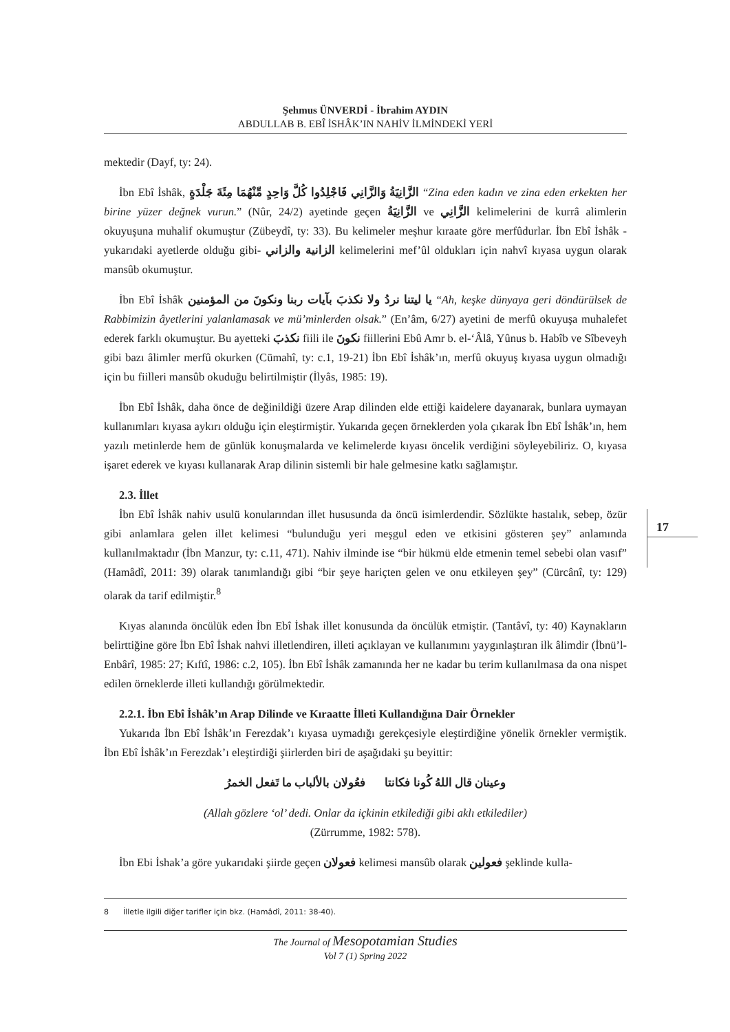Şehmus ÜNVERDİ - İbrahim AYDIN
ABDULLAB B. EBÎ İSHÂK’IN NAHİV İLMİNDEKİ YERİ
mektedir (Dayf, ty: 24).
İbn Ebî İshâk, الزَّانِيَةُ وَالزَّانِي فَاجْلِدُوا كُلَّ وَاحِدٍ مِّنْهُمَا مِئَةَ جَلْدَةٍ “Zina eden kadın ve zina eden erkekten her birine yüzer değnek vurun.” (Nûr, 24/2) ayetinde geçen الزَّانِيَةُ ve الزَّانِي kelimelerini de kurrâ alimlerin okuyuşuna muhalif okumuştur (Zübeydî, ty: 33). Bu kelimeler meşhur kıraate göre merfûdurlar. İbn Ebî İshâk -yukarıdaki ayetlerde olduğu gibi- الزانية والزاني kelimelerini mef’ûl oldukları için nahvî kıyasa uygun olarak mansûb okumuştur.
İbn Ebî İshâk يا ليتنا نردُ ولا نكذبَ بآيات ربنا ونكونَ من المؤمنين “Ah, keşke dünyaya geri döndürülsek de Rabbimizin âyetlerini yalanlamasak ve mü’minlerden olsak.” (En’âm, 6/27) ayetini de merfû okuyuşa muhalefet ederek farklı okumuştur. Bu ayetteki نكذبَ fiili ile نكونَ fiillerini Ebû Amr b. el-‘Âlâ, Yûnus b. Habîb ve Sîbeveyh gibi bazı âlimler merfû okurken (Cümahî, ty: c.1, 19-21) İbn Ebî İshâk’ın, merfû okuyuş kıyasa uygun olmadığı için bu fiilleri mansûb okuduğu belirtilmiştir (İlyâs, 1985: 19).
İbn Ebî İshâk, daha önce de değinildiği üzere Arap dilinden elde ettiği kaidelere dayanarak, bunlara uymayan kullanımları kıyasa aykırı olduğu için eleştirmiştir. Yukarıda geçen örneklerden yola çıkarak İbn Ebî İshâk’ın, hem yazılı metinlerde hem de günlük konuşmalarda ve kelimelerde kıyası öncelik verdiğini söyleyebiliriz. O, kıyasa işaret ederek ve kıyası kullanarak Arap dilinin sistemli bir hale gelmesine katkı sağlamıştır.
2.3. İllet
İbn Ebî İshâk nahiv usulü konularından illet hususunda da öncü isimlerdendir. Sözlükte hastalık, sebep, özür gibi anlamlara gelen illet kelimesi “bulunduğu yeri meşgul eden ve etkisini gösteren şey” anlamında kullanılmaktadır (İbn Manzur, ty: c.11, 471). Nahiv ilminde ise “bir hükmü elde etmenin temel sebebi olan vasıf” (Hamâdî, 2011: 39) olarak tanımlandığı gibi “bir şeye hariçten gelen ve onu etkileyen şey” (Cürcânî, ty: 129) olarak da tarif edilmiştir.<sup>8</sup>
Kıyas alanında öncülük eden İbn Ebî İshak illet konusunda da öncülük etmiştir. (Tantâvî, ty: 40) Kaynakların belirttiğine göre İbn Ebî İshak nahvi illetlendiren, illeti açıklayan ve kullanımını yaygınlaştıran ilk âlimdir (İbnü’l-Enbârî, 1985: 27; Kıftî, 1986: c.2, 105). İbn Ebî İshâk zamanında her ne kadar bu terim kullanılmasa da ona nispet edilen örneklerde illeti kullandığı görülmektedir.
2.2.1. İbn Ebî İshâk’ın Arap Dilinde ve Kıraatte İlleti Kullandığına Dair Örnekler
Yukarıda İbn Ebî İshâk’ın Ferezdak’ı kıyasa uymadığı gerekçesiyle eleştirdiğine yönelik örnekler vermiştik. İbn Ebî İshâk’ın Ferezdak’ı eleştirdiği şiirlerden biri de aşağıdaki şu beyittir:
وعينان قال اللهُ كُونا فكانتا فعُولان بالألباب ما تَفعل الخمرُ
(Allah gözlere ‘ol’ dedi. Onlar da içkinin etkilediği gibi aklı etkilediler)
(Zürrumme, 1982: 578).
İbn Ebi İshak’a göre yukarıdaki şiirde geçen فعولان kelimesi mansûb olarak فعولين şeklinde kulla-
17
8 İlletle ilgili diğer tarifler için bkz. (Hamâdî, 2011: 38-40).
The Journal of Mesopotamian Studies
Vol 7 (1) Spring 2022